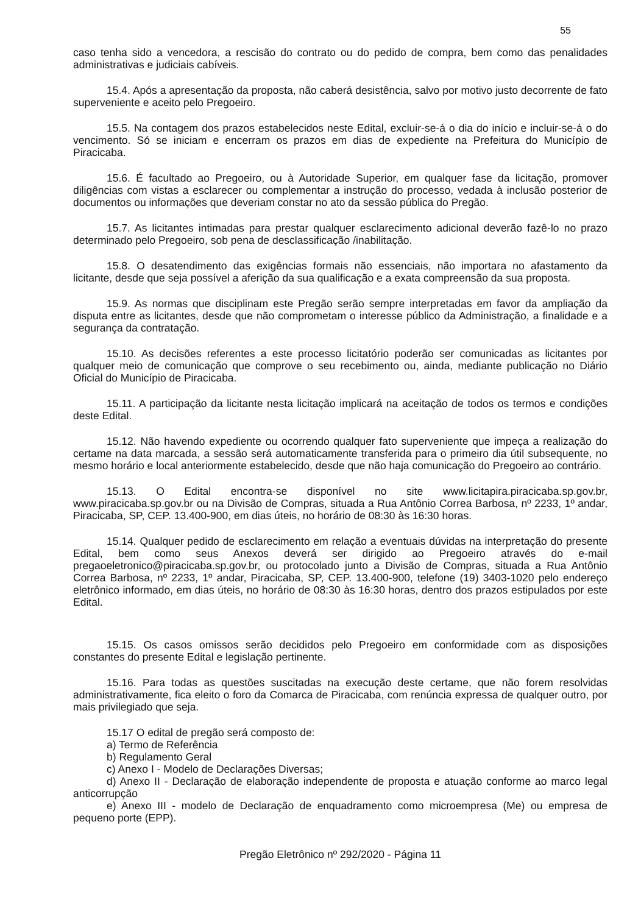55
caso tenha sido a vencedora, a rescisão do contrato ou do pedido de compra, bem como das penalidades administrativas e judiciais cabíveis.
15.4. Após a apresentação da proposta, não caberá desistência, salvo por motivo justo decorrente de fato superveniente e aceito pelo Pregoeiro.
15.5. Na contagem dos prazos estabelecidos neste Edital, excluir-se-á o dia do início e incluir-se-á o do vencimento. Só se iniciam e encerram os prazos em dias de expediente na Prefeitura do Município de Piracicaba.
15.6. É facultado ao Pregoeiro, ou à Autoridade Superior, em qualquer fase da licitação, promover diligências com vistas a esclarecer ou complementar a instrução do processo, vedada à inclusão posterior de documentos ou informações que deveriam constar no ato da sessão pública do Pregão.
15.7. As licitantes intimadas para prestar qualquer esclarecimento adicional deverão fazê-lo no prazo determinado pelo Pregoeiro, sob pena de desclassificação /inabilitação.
15.8. O desatendimento das exigências formais não essenciais, não importara no afastamento da licitante, desde que seja possível a aferição da sua qualificação e a exata compreensão da sua proposta.
15.9. As normas que disciplinam este Pregão serão sempre interpretadas em favor da ampliação da disputa entre as licitantes, desde que não comprometam o interesse público da Administração, a finalidade e a segurança da contratação.
15.10. As decisões referentes a este processo licitatório poderão ser comunicadas as licitantes por qualquer meio de comunicação que comprove o seu recebimento ou, ainda, mediante publicação no Diário Oficial do Município de Piracicaba.
15.11. A participação da licitante nesta licitação implicará na aceitação de todos os termos e condições deste Edital.
15.12. Não havendo expediente ou ocorrendo qualquer fato superveniente que impeça a realização do certame na data marcada, a sessão será automaticamente transferida para o primeiro dia útil subsequente, no mesmo horário e local anteriormente estabelecido, desde que não haja comunicação do Pregoeiro ao contrário.
15.13. O Edital encontra-se disponível no site www.licitapira.piracicaba.sp.gov.br, www.piracicaba.sp.gov.br ou na Divisão de Compras, situada a Rua Antônio Correa Barbosa, nº 2233, 1º andar, Piracicaba, SP, CEP. 13.400-900, em dias úteis, no horário de 08:30 às 16:30 horas.
15.14. Qualquer pedido de esclarecimento em relação a eventuais dúvidas na interpretação do presente Edital, bem como seus Anexos deverá ser dirigido ao Pregoeiro através do e-mail pregaoeletronico@piracicaba.sp.gov.br, ou protocolado junto a Divisão de Compras, situada a Rua Antônio Correa Barbosa, nº 2233, 1º andar, Piracicaba, SP, CEP. 13.400-900, telefone (19) 3403-1020 pelo endereço eletrônico informado, em dias úteis, no horário de 08:30 às 16:30 horas, dentro dos prazos estipulados por este Edital.
15.15. Os casos omissos serão decididos pelo Pregoeiro em conformidade com as disposições constantes do presente Edital e legislação pertinente.
15.16. Para todas as questões suscitadas na execução deste certame, que não forem resolvidas administrativamente, fica eleito o foro da Comarca de Piracicaba, com renúncia expressa de qualquer outro, por mais privilegiado que seja.
15.17 O edital de pregão será composto de:
a) Termo de Referência
b) Regulamento Geral
c) Anexo I - Modelo de Declarações Diversas;
d) Anexo II - Declaração de elaboração independente de proposta e atuação conforme ao marco legal anticorrupção
e) Anexo III - modelo de Declaração de enquadramento como microempresa (Me) ou empresa de pequeno porte (EPP).
Pregão Eletrônico nº 292/2020 - Página 11